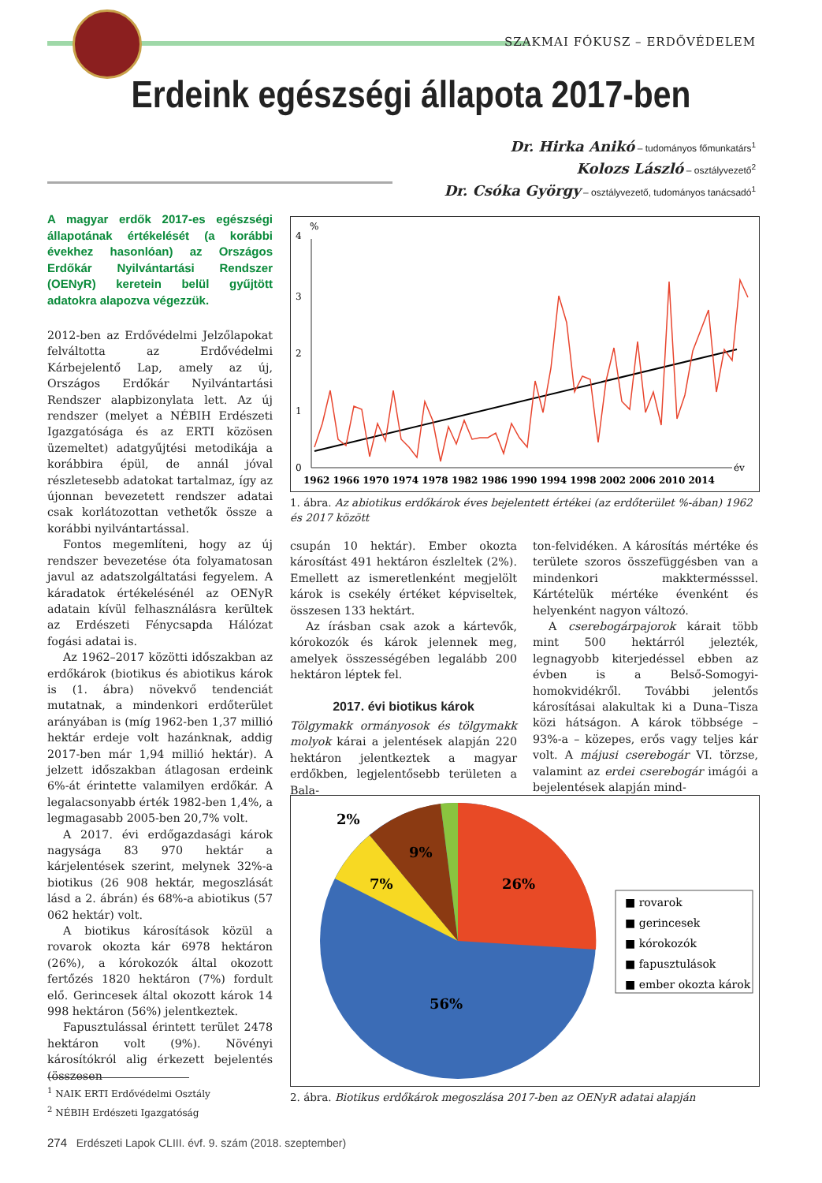SZAKMAI FÓKUSZ – ERDŐVÉDELEM
Erdeink egészségi állapota 2017-ben
Dr. Hirka Anikó – tudományos főmunkatárs<sup>1</sup>
Kolozs László – osztályvezető<sup>2</sup>
Dr. Csóka György – osztályvezető, tudományos tanácsadó<sup>1</sup>
A magyar erdők 2017-es egészségi állapotának értékelését (a korábbi évekhez hasonlóan) az Országos Erdőkár Nyilvántartási Rendszer (OENyR) keretein belül gyűjtött adatokra alapozva végezzük.
2012-ben az Erdővédelmi Jelzőlapokat felváltotta az Erdővédelmi Kárbejelentő Lap, amely az új, Országos Erdőkár Nyilvántartási Rendszer alapbizonylata lett. Az új rendszer (melyet a NÉBIH Erdészeti Igazgatósága és az ERTI közösen üzemeltet) adatgyűjtési metodikája a korábbira épül, de annál jóval részletesebb adatokat tartalmaz, így az újonnan bevezetett rendszer adatai csak korlátozottan vethetők össze a korábbi nyilvántartással.
Fontos megemlíteni, hogy az új rendszer bevezetése óta folyamatosan javul az adatszolgáltatási fegyelem. A káradatok értékelésénél az OENyR adatain kívül felhasználásra kerültek az Erdészeti Fénycsapda Hálózat fogási adatai is.
Az 1962–2017 közötti időszakban az erdőkárok (biotikus és abiotikus károk is (1. ábra) növekvő tendenciát mutatnak, a mindenkori erdőterület arányában is (míg 1962-ben 1,37 millió hektár erdeje volt hazánknak, addig 2017-ben már 1,94 millió hektár). A jelzett időszakban átlagosan erdeink 6%-át érintette valamilyen erdőkár. A legalacsonyabb érték 1982-ben 1,4%, a legmagasabb 2005-ben 20,7% volt.
A 2017. évi erdőgazdasági károk nagysága 83 970 hektár a kárjelentések szerint, melynek 32%-a biotikus (26 908 hektár, megoszlását lásd a 2. ábrán) és 68%-a abiotikus (57 062 hektár) volt.
A biotikus károsítások közül a rovarok okozta kár 6978 hektáron (26%), a kórokozók által okozott fertőzés 1820 hektáron (7%) fordult elő. Gerincesek által okozott károk 14 998 hektáron (56%) jelentkeztek.
Fapusztulással érintett terület 2478 hektáron volt (9%). Növényi károsítókról alig érkezett bejelentés (összesen
4
3
2
1
0
%
év
1962 1966 1970 1974 1978 1982 1986 1990 1994 1998 2002 2006 2010 2014
1. ábra. Az abiotikus erdőkárok éves bejelentett értékei (az erdőterület %-ában) 1962 és 2017 között
csupán 10 hektár). Ember okozta károsítást 491 hektáron észleltek (2%). Emellett az ismeretlenként megjelölt károk is csekély értéket képviseltek, összesen 133 hektárt.
Az írásban csak azok a kártevők, kórokozók és károk jelennek meg, amelyek összességében legalább 200 hektáron léptek fel.
2017. évi biotikus károk
Tölgymakk ormányosok és tölgymakk molyok kárai a jelentések alapján 220 hektáron jelentkeztek a magyar erdőkben, legjelentősebb területen a Bala-
ton-felvidéken. A károsítás mértéke és területe szoros összefüggésben van a mindenkori makktermésssel. Kártételük mértéke évenként és helyenként nagyon változó.
A cserebogárpajorok kárait több mint 500 hektárról jelezték, legnagyobb kiterjedéssel ebben az évben is a Belső-Somogyi-homokvidékről. További jelentős károsításai alakultak ki a Duna–Tisza közi hátságon. A károk többsége – 93%-a – közepes, erős vagy teljes kár volt. A májusi cserebogár VI. törzse, valamint az erdei cserebogár imágói a bejelentések alapján mind-
26%
56%
7%
9%
2%
■ rovarok
■ gerincesek
■ kórokozók
■ fapusztulások
■ ember okozta károk
2. ábra. Biotikus erdőkárok megoszlása 2017-ben az OENyR adatai alapján
<sup>1</sup> NAIK ERTI Erdővédelmi Osztály
<sup>2</sup> NÉBIH Erdészeti Igazgatóság
274 Erdészeti Lapok CLIII. évf. 9. szám (2018. szeptember)